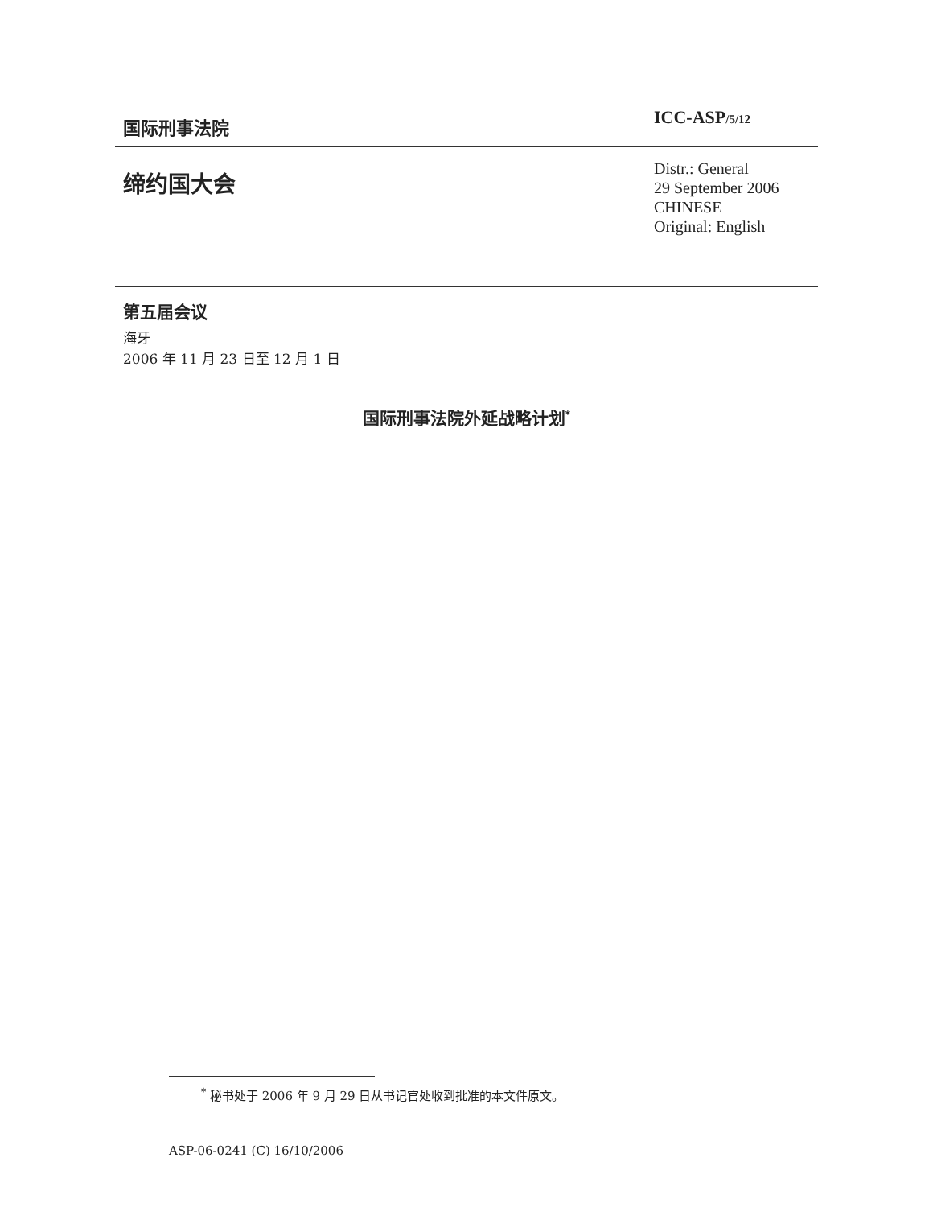国际刑事法院
ICC-ASP/5/12
缔约国大会
Distr.: General
29 September 2006
CHINESE
Original: English
第五届会议
海牙
2006 年 11 月 23 日至 12 月 1 日
国际刑事法院外延战略计划<sup>*</sup>
<sup>*</sup> 秘书处于 2006 年 9 月 29 日从书记官处收到批准的本文件原文。
ASP-06-0241 (C) 16/10/2006